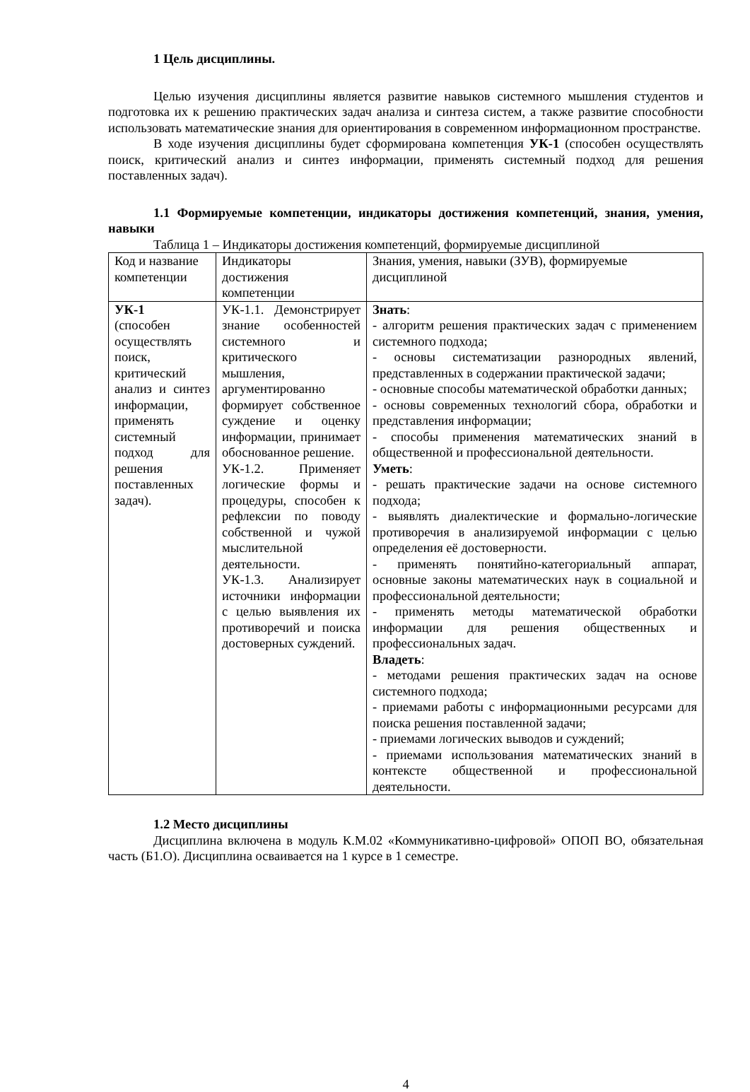1 Цель дисциплины.
Целью изучения дисциплины является развитие навыков системного мышления студентов и подготовка их к решению практических задач анализа и синтеза систем, а также развитие способности использовать математические знания для ориентирования в современном информационном пространстве.
В ходе изучения дисциплины будет сформирована компетенция УК-1 (способен осуществлять поиск, критический анализ и синтез информации, применять системный подход для решения поставленных задач).
1.1 Формируемые компетенции, индикаторы достижения компетенций, знания, умения, навыки
Таблица 1 – Индикаторы достижения компетенций, формируемые дисциплиной
| Код и название компетенции | Индикаторы достижения компетенции | Знания, умения, навыки (ЗУВ), формируемые дисциплиной |
| УК-1 (способен осуществлять поиск, критический анализ и синтез информации, применять системный подход для решения поставленных задач). | УК-1.1. Демонстрирует знание особенностей системного и критического мышления, аргументированно формирует собственное суждение и оценку информации, принимает обоснованное решение. УК-1.2. Применяет логические формы и процедуры, способен к рефлексии по поводу собственной и чужой мыслительной деятельности. УК-1.3. Анализирует источники информации с целью выявления их противоречий и поиска достоверных суждений. | Знать : - алгоритм решения практических задач с применением системного подхода; - основы систематизации разнородных явлений, представленных в содержании практической задачи; - основные способы математической обработки данных; - основы современных технологий сбора, обработки и представления информации; - способы применения математических знаний в общественной и профессиональной деятельности. Уметь : - решать практические задачи на основе системного подхода; - выявлять диалектические и формально-логические противоречия в анализируемой информации с целью определения её достоверности. - применять понятийно-категориальный аппарат, основные законы математических наук в социальной и профессиональной деятельности; - применять методы математической обработки информации для решения общественных и профессиональных задач. Владеть : - методами решения практических задач на основе системного подхода; - приемами работы с информационными ресурсами для поиска решения поставленной задачи; - приемами логических выводов и суждений; - приемами использования математических знаний в контексте общественной и профессиональной деятельности. |
1.2 Место дисциплины
Дисциплина включена в модуль К.М.02 «Коммуникативно-цифровой» ОПОП ВО, обязательная часть (Б1.О). Дисциплина осваивается на 1 курсе в 1 семестре.
4